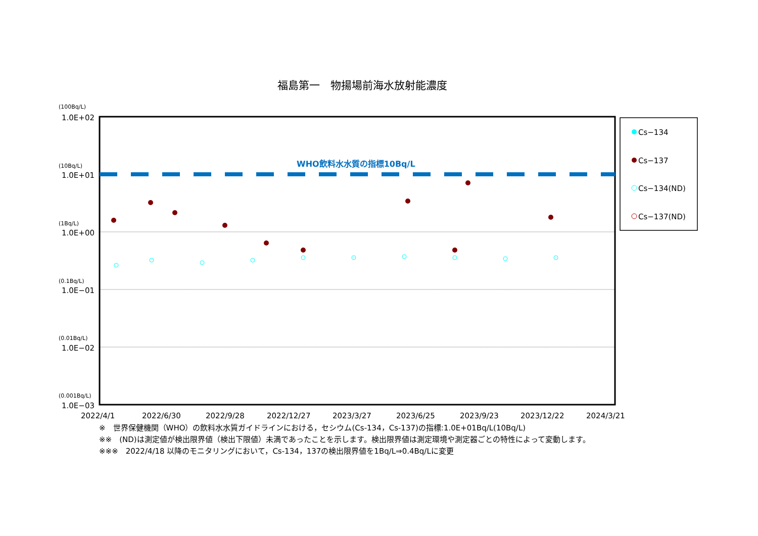福島第一　物揚場前海水放射能濃度
WHO飲料水水質の指標10Bq/L
(100Bq/L)
(10Bq/L)
(1Bq/L)
(0.1Bq/L)
(0.01Bq/L)
(0.001Bq/L)
1.0E+02
1.0E+01
1.0E+00
1.0E−01
1.0E−02
1.0E−03
2022/4/1
2022/6/30
2022/9/28
2022/12/27
2023/3/27
2023/6/25
2023/9/23
2023/12/22
2024/3/21
Cs−134
Cs−137
Cs−134(ND)
Cs−137(ND)
※　世界保健機関（WHO）の飲料水水質ガイドラインにおける，セシウム(Cs-134，Cs-137)の指標:1.0E+01Bq/L(10Bq/L)
※※　(ND)は測定値が検出限界値（検出下限値）未満であったことを示します。検出限界値は測定環境や測定器ごとの特性によって変動します。
※※※　2022/4/18 以降のモニタリングにおいて，Cs-134，137の検出限界値を1Bq/L⇒0.4Bq/Lに変更